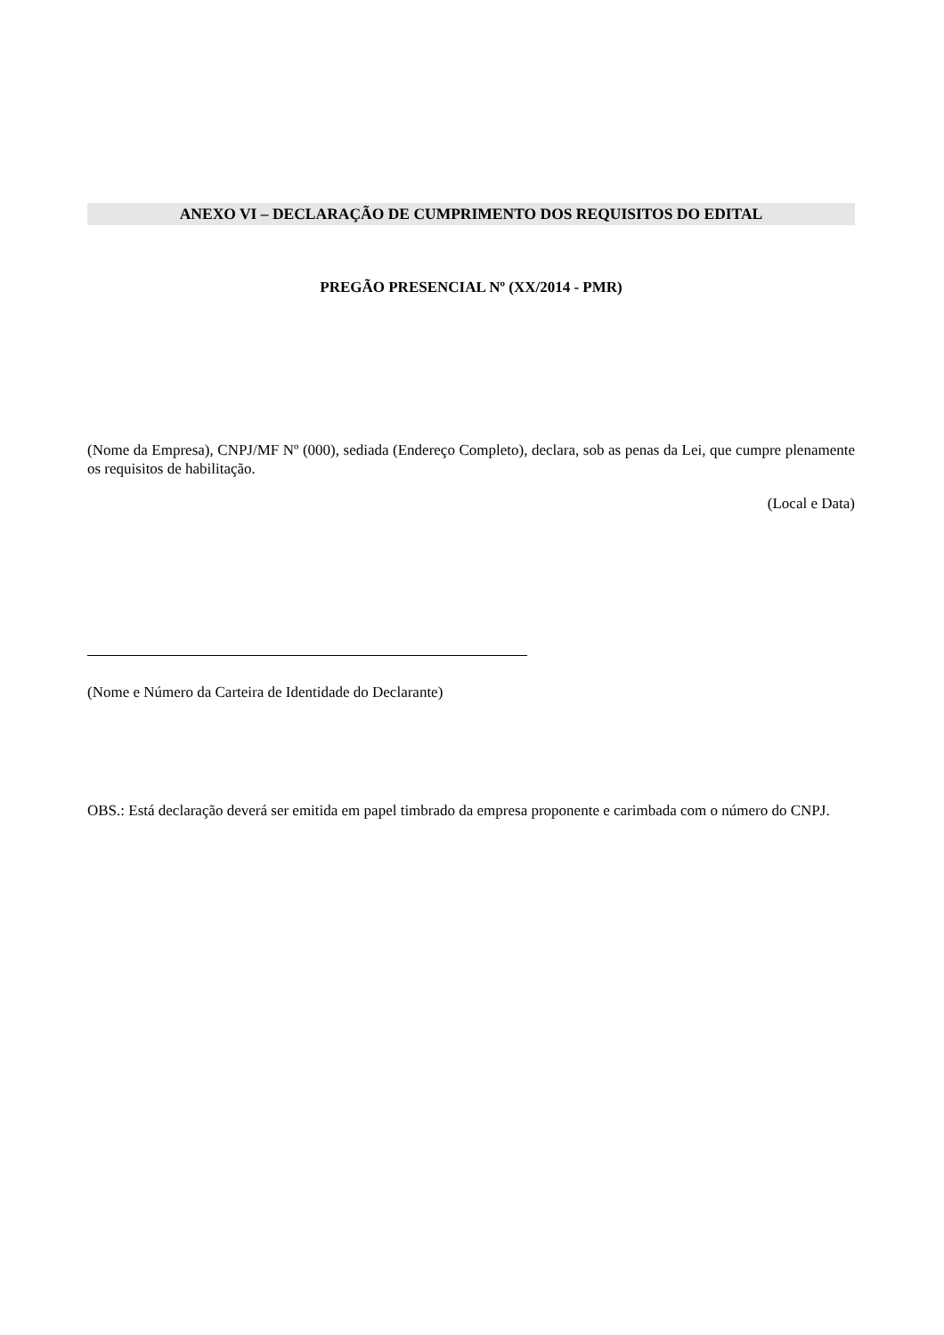ANEXO VI – DECLARAÇÃO DE CUMPRIMENTO DOS REQUISITOS DO EDITAL
PREGÃO PRESENCIAL Nº (XX/2014 - PMR)
(Nome da Empresa), CNPJ/MF Nº (000), sediada (Endereço Completo), declara, sob as penas da Lei, que cumpre plenamente os requisitos de habilitação.
(Local e Data)
(Nome e Número da Carteira de Identidade do Declarante)
OBS.: Está declaração deverá ser emitida em papel timbrado da empresa proponente e carimbada com o número do CNPJ.